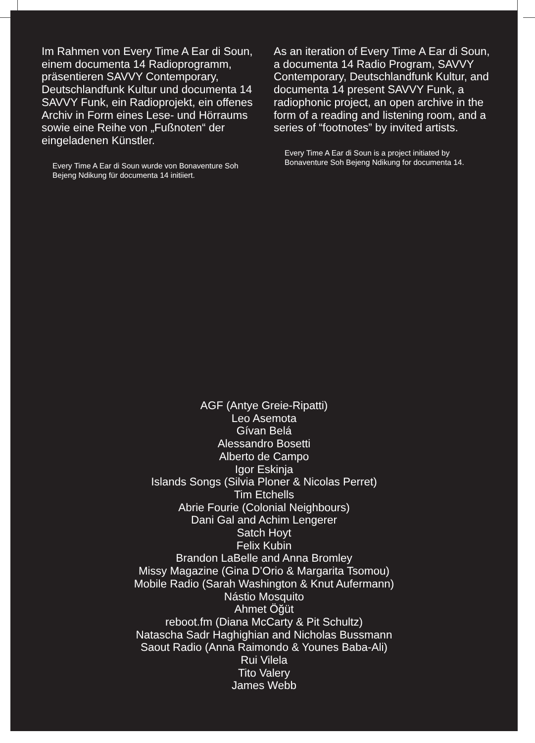Im Rahmen von Every Time A Ear di Soun, einem documenta 14 Radio­programm, präsentieren SAVVY Contemporary, Deutschlandfunk Kultur und documenta 14 SAVVY Funk, ein Radioprojekt, ein offenes Archiv in Form eines Lese- und Hörraums sowie eine Reihe von „Fußnoten“ der eingeladenen Künstler.
Every Time A Ear di Soun wurde von Bonaventure Soh Bejeng Ndikung für documenta 14 initiiert.
As an iteration of Every Time A Ear di Soun, a documenta 14 Radio Program, SAVVY Contemporary, Deutschland­funk Kultur, and documenta 14 present SAVVY Funk, a radiophonic project, an open archive in the form of a reading and listening room, and a series of “footnotes” by invited artists.
Every Time A Ear di Soun is a project initiated by Bonaventure Soh Bejeng Ndikung for documenta 14.
AGF (Antye Greie-Ripatti)
Leo Asemota
Gívan Belá
Alessandro Bosetti
Alberto de Campo
Igor Eskinja
Islands Songs (Silvia Ploner & Nicolas Perret)
Tim Etchells
Abrie Fourie (Colonial Neighbours)
Dani Gal and Achim Lengerer
Satch Hoyt
Felix Kubin
Brandon LaBelle and Anna Bromley
Missy Magazine (Gina D’Orio & Margarita Tsomou)
Mobile Radio (Sarah Washington & Knut Aufermann)
Nástio Mosquito
Ahmet Öğüt
reboot.fm (Diana McCarty & Pit Schultz)
Natascha Sadr Haghighian and Nicholas Bussmann
Saout Radio (Anna Raimondo & Younes Baba-Ali)
Rui Vilela
Tito Valery
James Webb